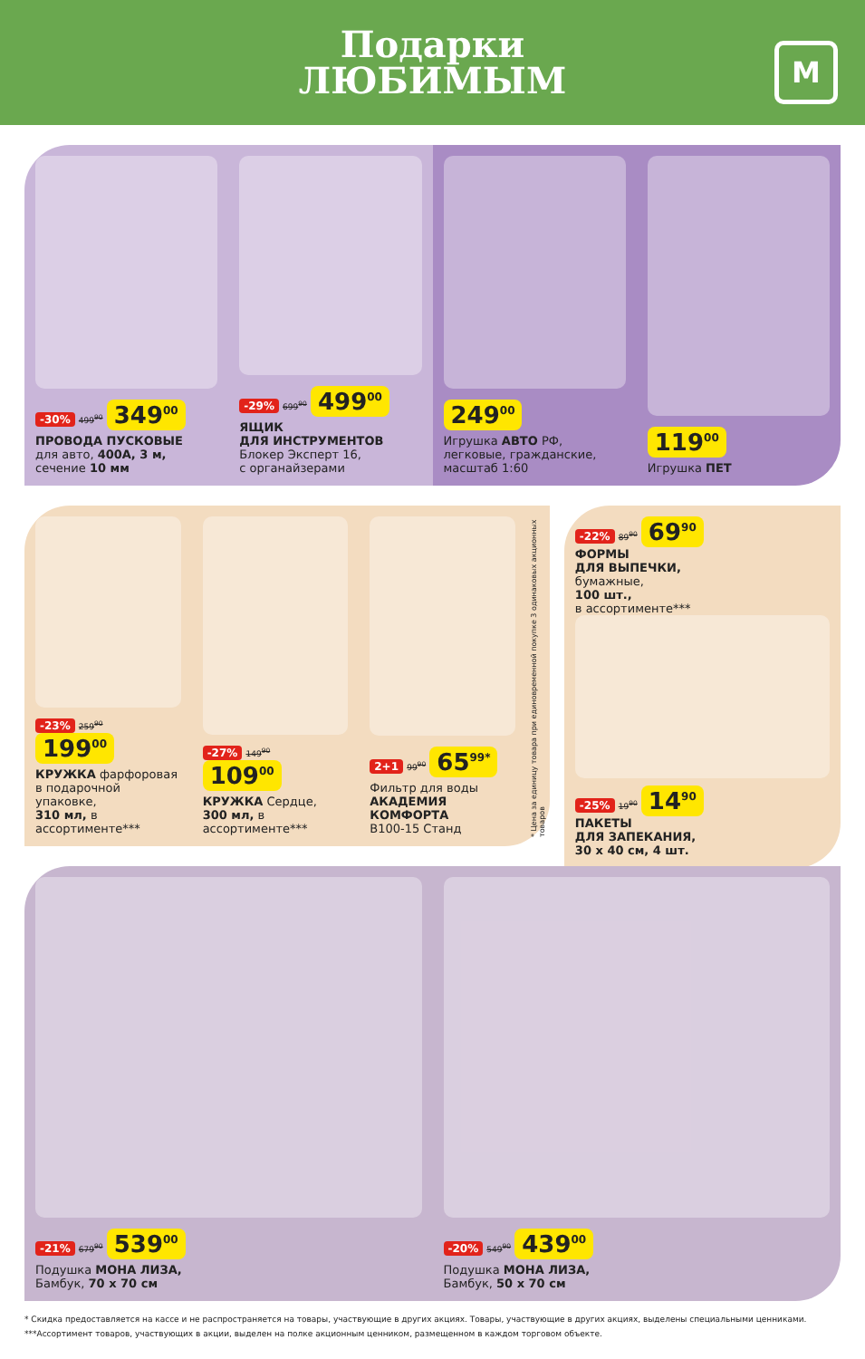Подарки
ЛЮБИМЫМ
М
-30% 499<sup>90</sup> 349<sup>00</sup>
ПРОВОДА ПУСКОВЫЕ
для авто, 400А, 3 м,
сечение 10 мм
-29% 699<sup>90</sup> 499<sup>00</sup>
ЯЩИК
ДЛЯ ИНСТРУМЕНТОВ
Блокер Эксперт 16,
с органайзерами
249<sup>00</sup>
Игрушка АВТО РФ,
легковые, гражданские,
масштаб 1:60
119<sup>00</sup>
Игрушка ПЕТ
-23% 259<sup>90</sup> 199<sup>00</sup>
КРУЖКА фарфоровая
в подарочной упаковке,
310 мл, в ассортименте***
-27% 149<sup>90</sup> 109<sup>00</sup>
КРУЖКА Сердце,
300 мл, в ассортименте***
2+1 99<sup>90</sup> 65<sup>99*</sup>
Фильтр для воды
АКАДЕМИЯ
КОМФОРТА
В100-15 Станд
* Цена за единицу товара при единовременной покупке 3 одинаковых акционных товаров
-22% 89<sup>90</sup> 69<sup>90</sup>
ФОРМЫ
ДЛЯ ВЫПЕЧКИ,
бумажные,
100 шт.,
в ассортименте***
-25% 19<sup>90</sup> 14<sup>90</sup>
ПАКЕТЫ
ДЛЯ ЗАПЕКАНИЯ,
30 х 40 см, 4 шт.
-21% 679<sup>90</sup> 539<sup>00</sup>
Подушка МОНА ЛИЗА,
Бамбук, 70 х 70 см
-20% 549<sup>90</sup> 439<sup>00</sup>
Подушка МОНА ЛИЗА,
Бамбук, 50 х 70 см
* Скидка предоставляется на кассе и не распространяется на товары, участвующие в других акциях. Товары, участвующие в других акциях, выделены специальными ценниками.
***Ассортимент товаров, участвующих в акции, выделен на полке акционным ценником, размещенном в каждом торговом объекте.